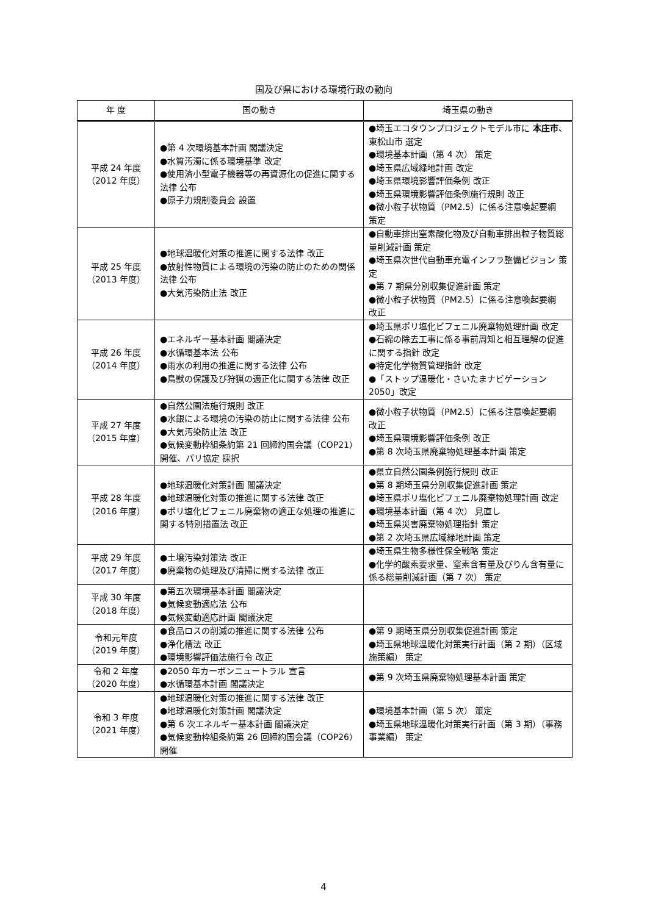国及び県における環境行政の動向
| 年 度 | 国の動き | 埼玉県の動き |
| --- | --- | --- |
| 平成 24 年度 （2012 年度） | ●第 4 次環境基本計画 閣議決定 ●水質汚濁に係る環境基準 改定 ●使用済小型電子機器等の再資源化の促進に関する法律 公布 ●原子力規制委員会 設置 | ●埼玉エコタウンプロジェクトモデル市に 本庄市 、東松山市 選定 ●環境基本計画（第 4 次） 策定 ●埼玉県広域緑地計画 改定 ●埼玉県環境影響評価条例 改正 ●埼玉県環境影響評価条例施行規則 改正 ●微小粒子状物質（PM2.5）に係る注意喚起要綱 策定 |
| 平成 25 年度 （2013 年度） | ●地球温暖化対策の推進に関する法律 改正 ●放射性物質による環境の汚染の防止のための関係法律 公布 ●大気汚染防止法 改正 | ●自動車排出窒素酸化物及び自動車排出粒子物質総量削減計画 策定 ●埼玉県次世代自動車充電インフラ整備ビジョン 策定 ●第 7 期県分別収集促進計画 策定 ●微小粒子状物質（PM2.5）に係る注意喚起要綱 改正 |
| 平成 26 年度 （2014 年度） | ●エネルギー基本計画 閣議決定 ●水循環基本法 公布 ●雨水の利用の推進に関する法律 公布 ●鳥獣の保護及び狩猟の適正化に関する法律 改正 | ●埼玉県ポリ塩化ビフェニル廃棄物処理計画 改定 ●石綿の除去工事に係る事前周知と相互理解の促進に関する指針 改定 ●特定化学物質管理指針 改定 ●「ストップ温暖化・さいたまナビゲーション 2050」改定 |
| 平成 27 年度 （2015 年度） | ●自然公園法施行規則 改正 ●水銀による環境の汚染の防止に関する法律 公布 ●大気汚染防止法 改正 ●気候変動枠組条約第 21 回締約国会議（COP21）開催、パリ協定 採択 | ●微小粒子状物質（PM2.5）に係る注意喚起要綱 改正 ●埼玉県環境影響評価条例 改正 ●第 8 次埼玉県廃棄物処理基本計画 策定 |
| 平成 28 年度 （2016 年度） | ●地球温暖化対策計画 閣議決定 ●地球温暖化対策の推進に関する法律 改正 ●ポリ塩化ビフェニル廃棄物の適正な処理の推進に関する特別措置法 改正 | ●県立自然公園条例施行規則 改正 ●第 8 期埼玉県分別収集促進計画 策定 ●埼玉県ポリ塩化ビフェニル廃棄物処理計画 改定 ●環境基本計画（第 4 次） 見直し ●埼玉県災害廃棄物処理指針 策定 ●第 2 次埼玉県広域緑地計画 策定 |
| 平成 29 年度 （2017 年度） | ●土壌汚染対策法 改正 ●廃棄物の処理及び清掃に関する法律 改正 | ●埼玉県生物多様性保全戦略 策定 ●化学的酸素要求量、窒素含有量及びりん含有量に係る総量削減計画（第 7 次） 策定 |
| 平成 30 年度 （2018 年度） | ●第五次環境基本計画 閣議決定 ●気候変動適応法 公布 ●気候変動適応計画 閣議決定 | |
| 令和元年度 （2019 年度） | ●食品ロスの削減の推進に関する法律 公布 ●浄化槽法 改正 ●環境影響評価法施行令 改正 | ●第 9 期埼玉県分別収集促進計画 策定 ●埼玉県地球温暖化対策実行計画（第 2 期）（区域施策編） 策定 |
| 令和 2 年度 （2020 年度） | ●2050 年カーボンニュートラル 宣言 ●水循環基本計画 閣議決定 | ●第 9 次埼玉県廃棄物処理基本計画 策定 |
| 令和 3 年度 （2021 年度） | ●地球温暖化対策の推進に関する法律 改正 ●地球温暖化対策計画 閣議決定 ●第 6 次エネルギー基本計画 閣議決定 ●気候変動枠組条約第 26 回締約国会議（COP26）開催 | ●環境基本計画（第 5 次） 策定 ●埼玉県地球温暖化対策実行計画（第 3 期）（事務事業編） 策定 |
4